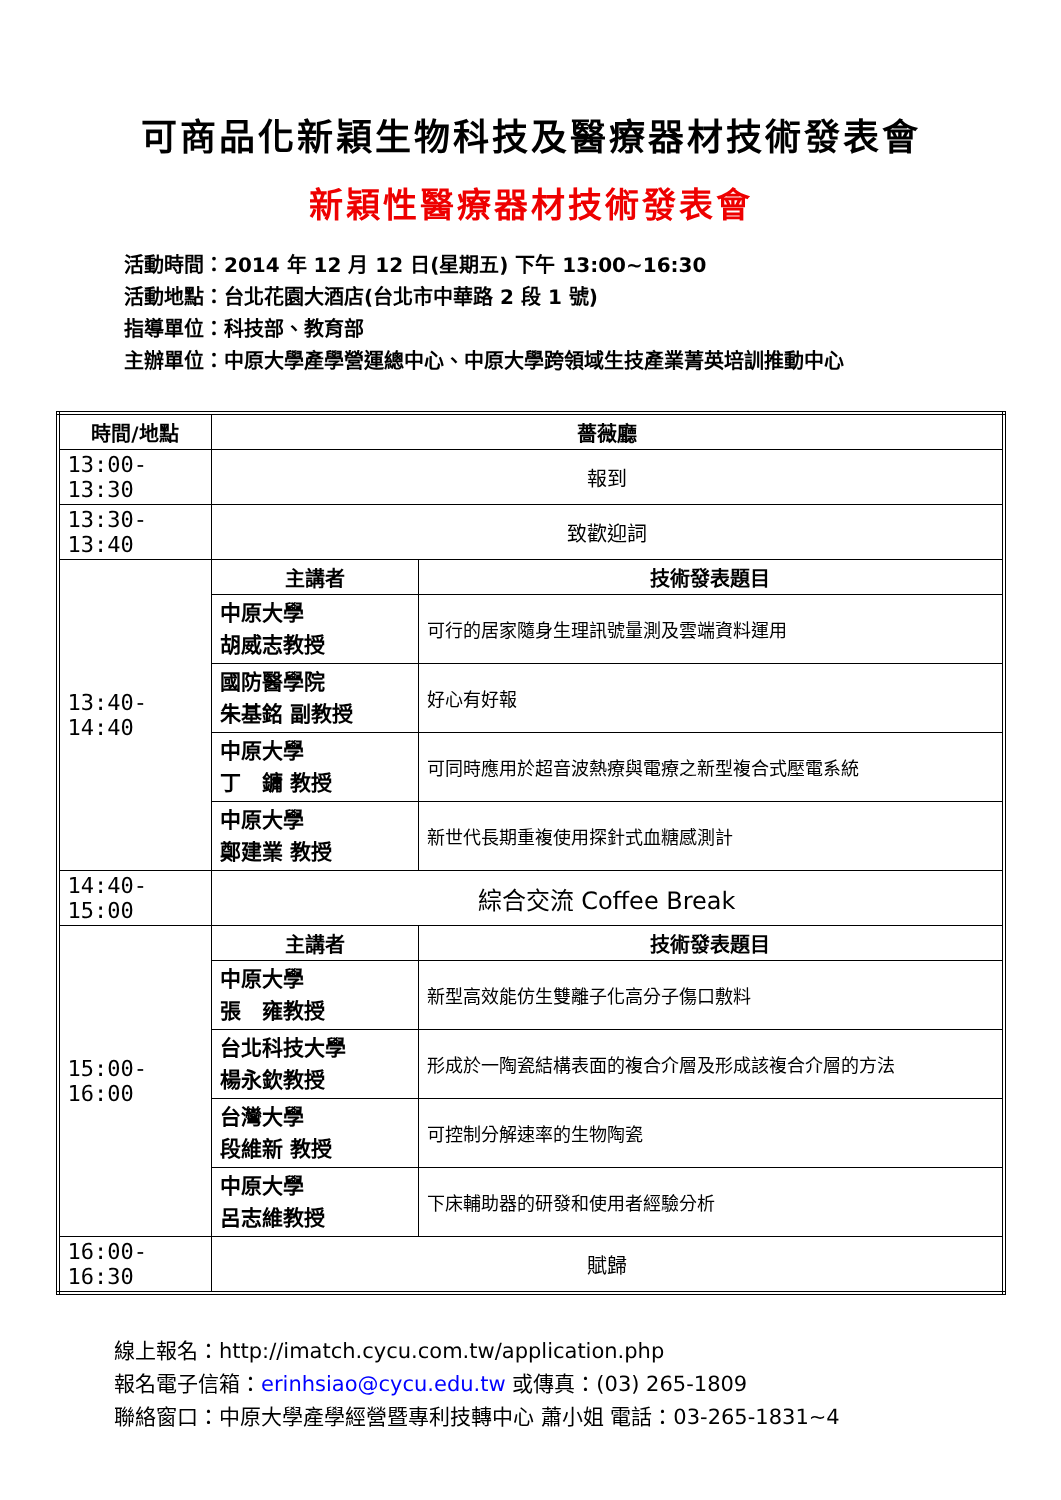可商品化新穎生物科技及醫療器材技術發表會
新穎性醫療器材技術發表會
活動時間：2014 年 12 月 12 日(星期五) 下午 13:00~16:30
活動地點：台北花園大酒店(台北市中華路 2 段 1 號)
指導單位：科技部、教育部
主辦單位：中原大學產學營運總中心、中原大學跨領域生技產業菁英培訓推動中心
| 時間/地點 | 薔薇廳 | |
| --- | --- | --- |
| 13:00-13:30 | 報到 | |
| 13:30-13:40 | 致歡迎詞 | |
| 13:40-14:40 | 主講者 | 技術發表題目 |
| | 中原大學 胡威志教授 | 可行的居家隨身生理訊號量測及雲端資料運用 |
| | 國防醫學院 朱基銘 副教授 | 好心有好報 |
| | 中原大學 丁 鏞 教授 | 可同時應用於超音波熱療與電療之新型複合式壓電系統 |
| | 中原大學 鄭建業 教授 | 新世代長期重複使用探針式血糖感測計 |
| 14:40-15:00 | 綜合交流 Coffee Break | |
| 15:00-16:00 | 主講者 | 技術發表題目 |
| | 中原大學 張 雍教授 | 新型高效能仿生雙離子化高分子傷口敷料 |
| | 台北科技大學 楊永欽教授 | 形成於一陶瓷結構表面的複合介層及形成該複合介層的方法 |
| | 台灣大學 段維新 教授 | 可控制分解速率的生物陶瓷 |
| | 中原大學 呂志維教授 | 下床輔助器的研發和使用者經驗分析 |
| 16:00-16:30 | 賦歸 | |
線上報名：http://imatch.cycu.com.tw/application.php
報名電子信箱：erinhsiao@cycu.edu.tw 或傳真：(03) 265-1809
聯絡窗口：中原大學產學經營暨專利技轉中心 蕭小姐 電話：03-265-1831~4